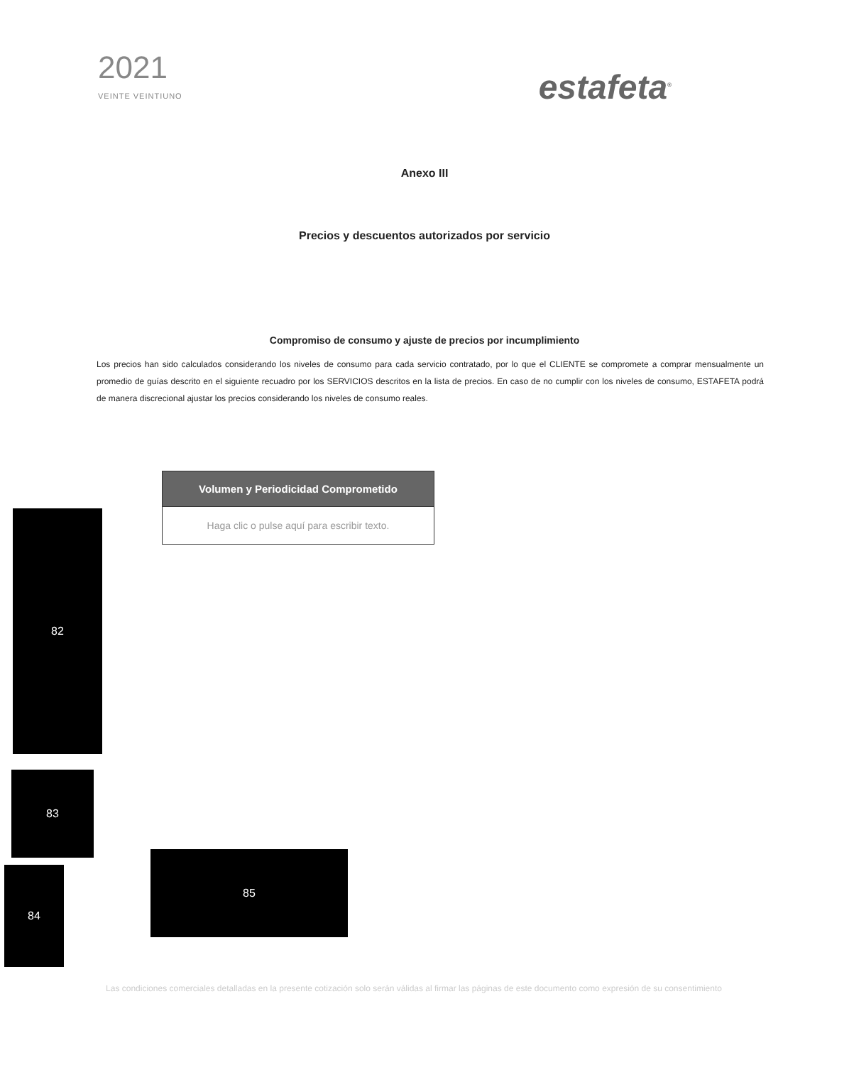2021
VEINTE VEINTIUNO
estafeta<sup>®</sup>
Anexo III
Precios y descuentos autorizados por servicio
Compromiso de consumo y ajuste de precios por incumplimiento
Los precios han sido calculados considerando los niveles de consumo para cada servicio contratado, por lo que el CLIENTE se compromete a comprar mensualmente un promedio de guías descrito en el siguiente recuadro por los SERVICIOS descritos en la lista de precios. En caso de no cumplir con los niveles de consumo, ESTAFETA podrá de manera discrecional ajustar los precios considerando los niveles de consumo reales.
| Volumen y Periodicidad Comprometido |
| --- |
| Haga clic o pulse aquí para escribir texto. |
82
83
84
85
Las condiciones comerciales detalladas en la presente cotización solo serán válidas al firmar las páginas de este documento como expresión de su consentimiento